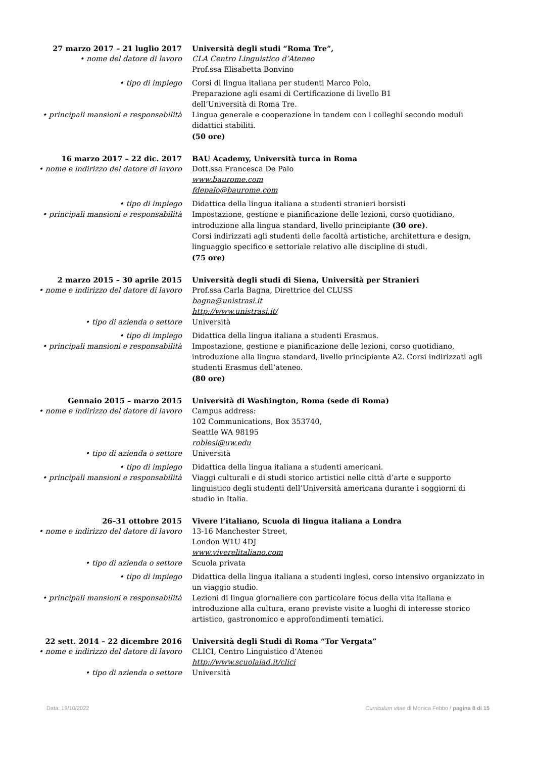27 marzo 2017 – 21 luglio 2017 Università degli studi “Roma Tre”,
• nome del datore di lavoro CLA Centro Linguistico d’Ateneo
Prof.ssa Elisabetta Bonvino
• tipo di impiego Corsi di lingua italiana per studenti Marco Polo,
Preparazione agli esami di Certificazione di livello B1
dell’Università di Roma Tre.
• principali mansioni e responsabilità Lingua generale e cooperazione in tandem con i colleghi secondo moduli didattici stabiliti.
(50 ore)
16 marzo 2017 – 22 dic. 2017 BAU Academy, Università turca in Roma
• nome e indirizzo del datore di lavoro Dott.ssa Francesca De Palo
www.baurome.com
fdepalo@baurome.com
• tipo di impiego Didattica della lingua italiana a studenti stranieri borsisti
• principali mansioni e responsabilità Impostazione, gestione e pianificazione delle lezioni, corso quotidiano, introduzione alla lingua standard, livello principiante (30 ore).
Corsi indirizzati agli studenti delle facoltà artistiche, architettura e design, linguaggio specifico e settoriale relativo alle discipline di studi.
(75 ore)
2 marzo 2015 – 30 aprile 2015 Università degli studi di Siena, Università per Stranieri
• nome e indirizzo del datore di lavoro Prof.ssa Carla Bagna, Direttrice del CLUSS
bagna@unistrasi.it
http://www.unistrasi.it/
• tipo di azienda o settore Università
• tipo di impiego Didattica della lingua italiana a studenti Erasmus.
• principali mansioni e responsabilità Impostazione, gestione e pianificazione delle lezioni, corso quotidiano, introduzione alla lingua standard, livello principiante A2. Corsi indirizzati agli studenti Erasmus dell’ateneo.
(80 ore)
Gennaio 2015 – marzo 2015 Università di Washington, Roma (sede di Roma)
• nome e indirizzo del datore di lavoro Campus address:
102 Communications, Box 353740,
Seattle WA 98195
roblesi@uw.edu
• tipo di azienda o settore Università
• tipo di impiego Didattica della lingua italiana a studenti americani.
• principali mansioni e responsabilità Viaggi culturali e di studi storico artistici nelle città d’arte e supporto linguistico degli studenti dell’Università americana durante i soggiorni di studio in Italia.
26–31 ottobre 2015 Vivere l’italiano, Scuola di lingua italiana a Londra
• nome e indirizzo del datore di lavoro 13-16 Manchester Street,
London W1U 4DJ
www.viverelitaliano.com
• tipo di azienda o settore Scuola privata
• tipo di impiego Didattica della lingua italiana a studenti inglesi, corso intensivo organizzato in un viaggio studio.
• principali mansioni e responsabilità Lezioni di lingua giornaliere con particolare focus della vita italiana e introduzione alla cultura, erano previste visite a luoghi di interesse storico artistico, gastronomico e approfondimenti tematici.
22 sett. 2014 – 22 dicembre 2016 Università degli Studi di Roma “Tor Vergata”
• nome e indirizzo del datore di lavoro CLICI, Centro Linguistico d’Ateneo
http://www.scuolaiad.it/clici
• tipo di azienda o settore Università
Data: 19/10/2022 Curriculum vitae di Monica Febbo / pagina 8 di 15